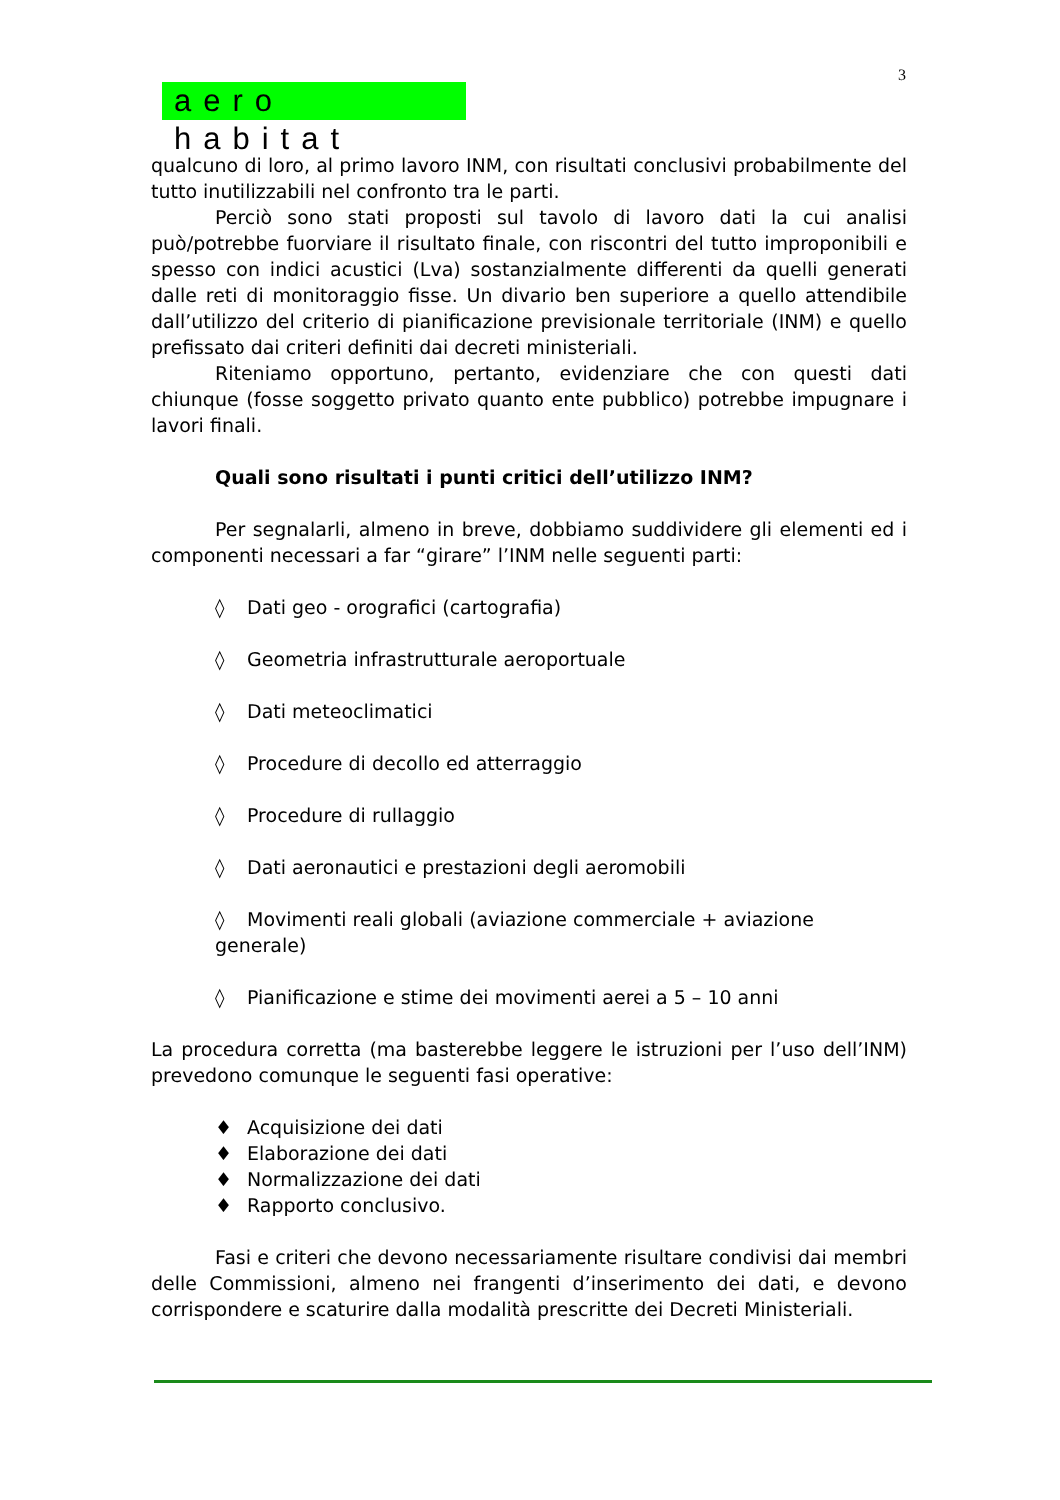3
aero habitat
qualcuno di loro, al primo lavoro INM, con risultati conclusivi probabilmente del tutto inutilizzabili nel confronto tra le parti.
Perciò sono stati proposti sul tavolo di lavoro dati la cui analisi può/potrebbe fuorviare il risultato finale, con riscontri del tutto improponibili e spesso con indici acustici (Lva) sostanzialmente differenti da quelli generati dalle reti di monitoraggio fisse. Un divario ben superiore a quello attendibile dall’utilizzo del criterio di pianificazione previsionale territoriale (INM) e quello prefissato dai criteri definiti dai decreti ministeriali.
Riteniamo opportuno, pertanto, evidenziare che con questi dati chiunque (fosse soggetto privato quanto ente pubblico) potrebbe impugnare i lavori finali.
Quali sono risultati i punti critici dell’utilizzo INM?
Per segnalarli, almeno in breve, dobbiamo suddividere gli elementi ed i componenti necessari a far “girare” l’INM nelle seguenti parti:
◊ Dati geo - orografici (cartografia)
◊ Geometria infrastrutturale aeroportuale
◊ Dati meteoclimatici
◊ Procedure di decollo ed atterraggio
◊ Procedure di rullaggio
◊ Dati aeronautici e prestazioni degli aeromobili
◊ Movimenti reali globali (aviazione commerciale + aviazione generale)
◊ Pianificazione e stime dei movimenti aerei a 5 – 10 anni
La procedura corretta (ma basterebbe leggere le istruzioni per l’uso dell’INM) prevedono comunque le seguenti fasi operative:
♦ Acquisizione dei dati
♦ Elaborazione dei dati
♦ Normalizzazione dei dati
♦ Rapporto conclusivo.
Fasi e criteri che devono necessariamente risultare condivisi dai membri delle Commissioni, almeno nei frangenti d’inserimento dei dati, e devono corrispondere e scaturire dalla modalità prescritte dei Decreti Ministeriali.